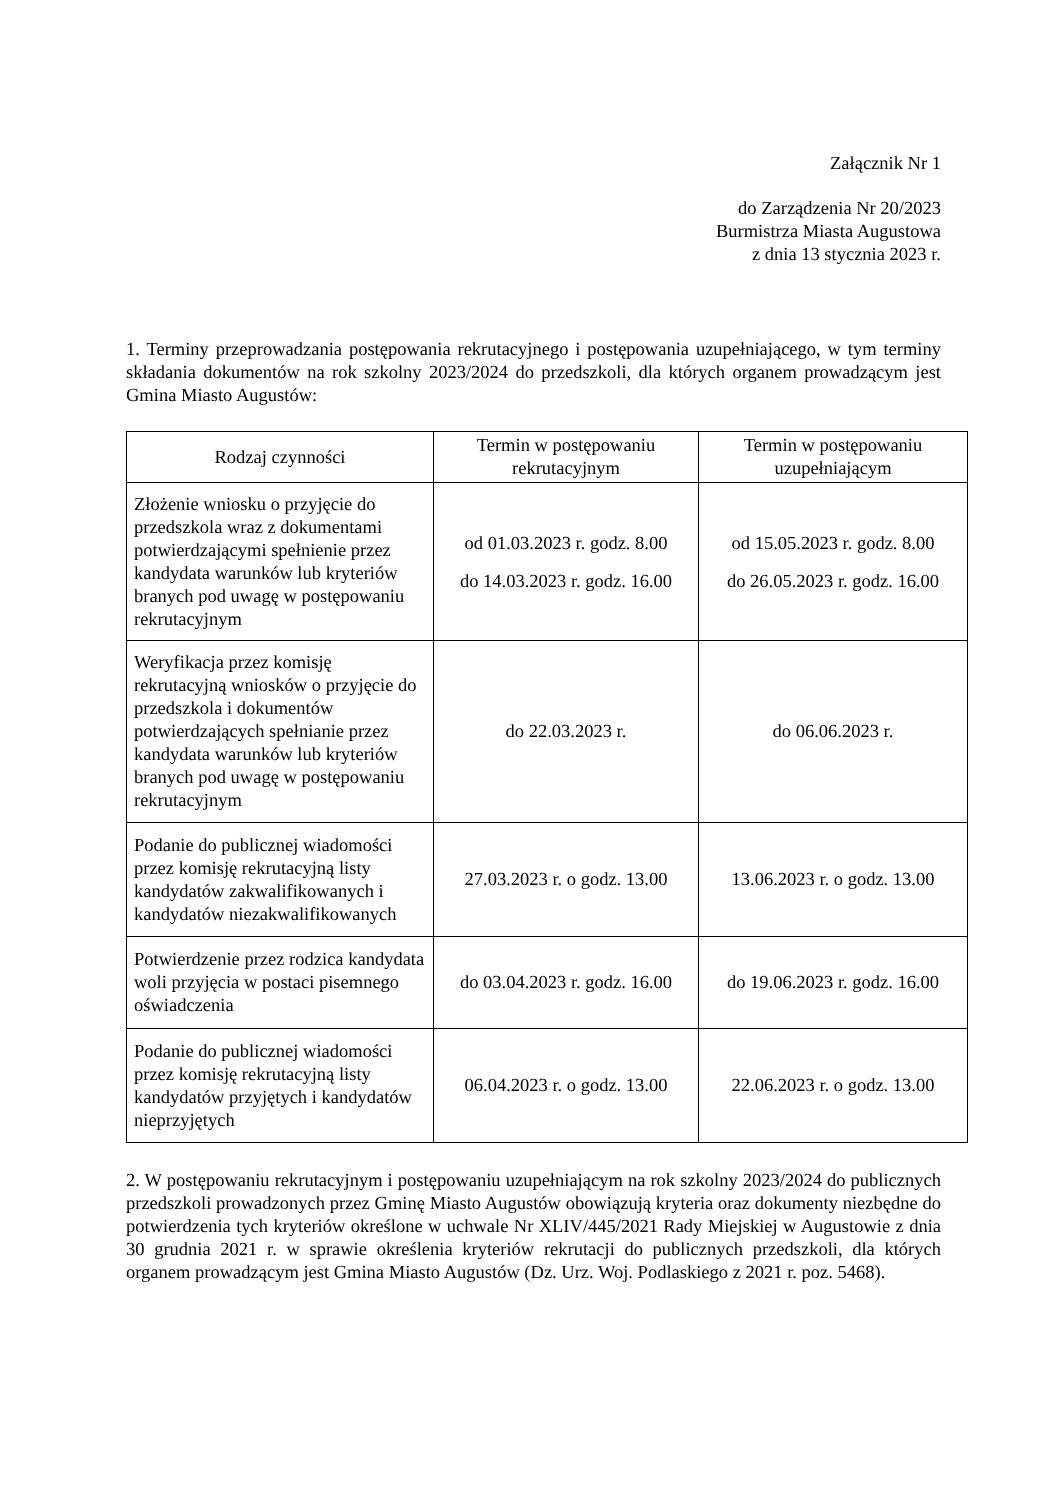Załącznik Nr 1
do Zarządzenia Nr 20/2023
Burmistrza Miasta Augustowa
z dnia 13 stycznia 2023 r.
1. Terminy przeprowadzania postępowania rekrutacyjnego i postępowania uzupełniającego, w tym terminy składania dokumentów na rok szkolny 2023/2024 do przedszkoli, dla których organem prowadzącym jest Gmina Miasto Augustów:
| Rodzaj czynności | Termin w postępowaniu rekrutacyjnym | Termin w postępowaniu uzupełniającym |
| --- | --- | --- |
| Złożenie wniosku o przyjęcie do przedszkola wraz z dokumentami potwierdzającymi spełnienie przez kandydata warunków lub kryteriów branych pod uwagę w postępowaniu rekrutacyjnym | od 01.03.2023 r. godz. 8.00 do 14.03.2023 r. godz. 16.00 | od 15.05.2023 r. godz. 8.00 do 26.05.2023 r. godz. 16.00 |
| Weryfikacja przez komisję rekrutacyjną wniosków o przyjęcie do przedszkola i dokumentów potwierdzających spełnianie przez kandydata warunków lub kryteriów branych pod uwagę w postępowaniu rekrutacyjnym | do 22.03.2023 r. | do 06.06.2023 r. |
| Podanie do publicznej wiadomości przez komisję rekrutacyjną listy kandydatów zakwalifikowanych i kandydatów niezakwalifikowanych | 27.03.2023 r. o godz. 13.00 | 13.06.2023 r. o godz. 13.00 |
| Potwierdzenie przez rodzica kandydata woli przyjęcia w postaci pisemnego oświadczenia | do 03.04.2023 r. godz. 16.00 | do 19.06.2023 r. godz. 16.00 |
| Podanie do publicznej wiadomości przez komisję rekrutacyjną listy kandydatów przyjętych i kandydatów nieprzyjętych | 06.04.2023 r. o godz. 13.00 | 22.06.2023 r. o godz. 13.00 |
2. W postępowaniu rekrutacyjnym i postępowaniu uzupełniającym na rok szkolny 2023/2024 do publicznych przedszkoli prowadzonych przez Gminę Miasto Augustów obowiązują kryteria oraz dokumenty niezbędne do potwierdzenia tych kryteriów określone w uchwale Nr XLIV/445/2021 Rady Miejskiej w Augustowie z dnia 30 grudnia 2021 r. w sprawie określenia kryteriów rekrutacji do publicznych przedszkoli, dla których organem prowadzącym jest Gmina Miasto Augustów (Dz. Urz. Woj. Podlaskiego z 2021 r. poz. 5468).